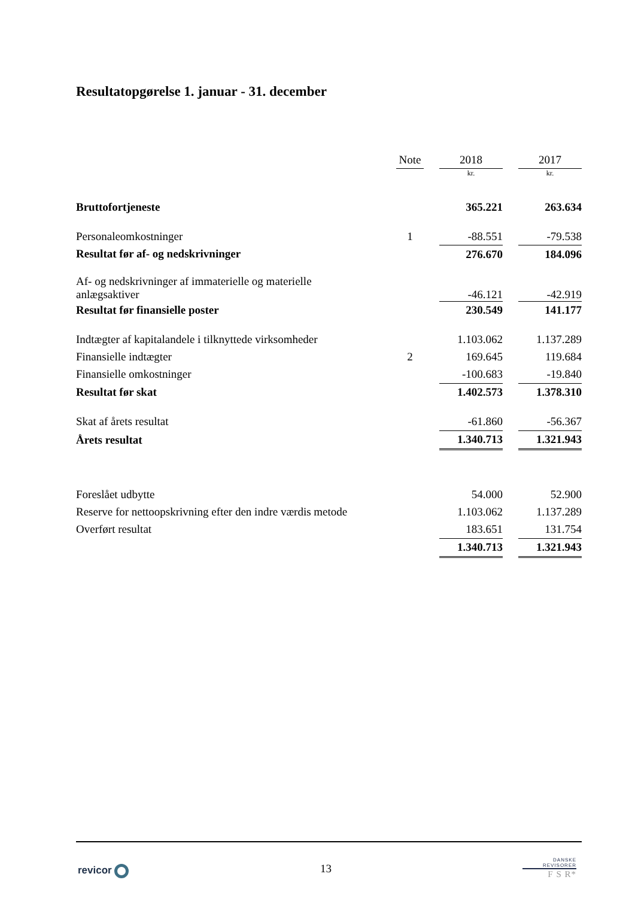Resultatopgørelse 1. januar - 31. december
| | Note | | 2018 | | 2017 |
| | | | kr. | | kr. |
| Bruttofortjeneste | | | 365.221 | | 263.634 |
| Personaleomkostninger | 1 | | -88.551 | | -79.538 |
| Resultat før af- og nedskrivninger | | | 276.670 | | 184.096 |
| Af- og nedskrivninger af immaterielle og materielle anlægsaktiver | | | -46.121 | | -42.919 |
| Resultat før finansielle poster | | | 230.549 | | 141.177 |
| Indtægter af kapitalandele i tilknyttede virksomheder | | | 1.103.062 | | 1.137.289 |
| Finansielle indtægter | 2 | | 169.645 | | 119.684 |
| Finansielle omkostninger | | | -100.683 | | -19.840 |
| Resultat før skat | | | 1.402.573 | | 1.378.310 |
| Skat af årets resultat | | | -61.860 | | -56.367 |
| Årets resultat | | | 1.340.713 | | 1.321.943 |
| Foreslået udbytte | | | 54.000 | | 52.900 |
| Reserve for nettoopskrivning efter den indre værdis metode | | | 1.103.062 | | 1.137.289 |
| Overført resultat | | | 183.651 | | 131.754 |
| | | | 1.340.713 | | 1.321.943 |
revicor 13
DANSKE
REVISORER
F S R*